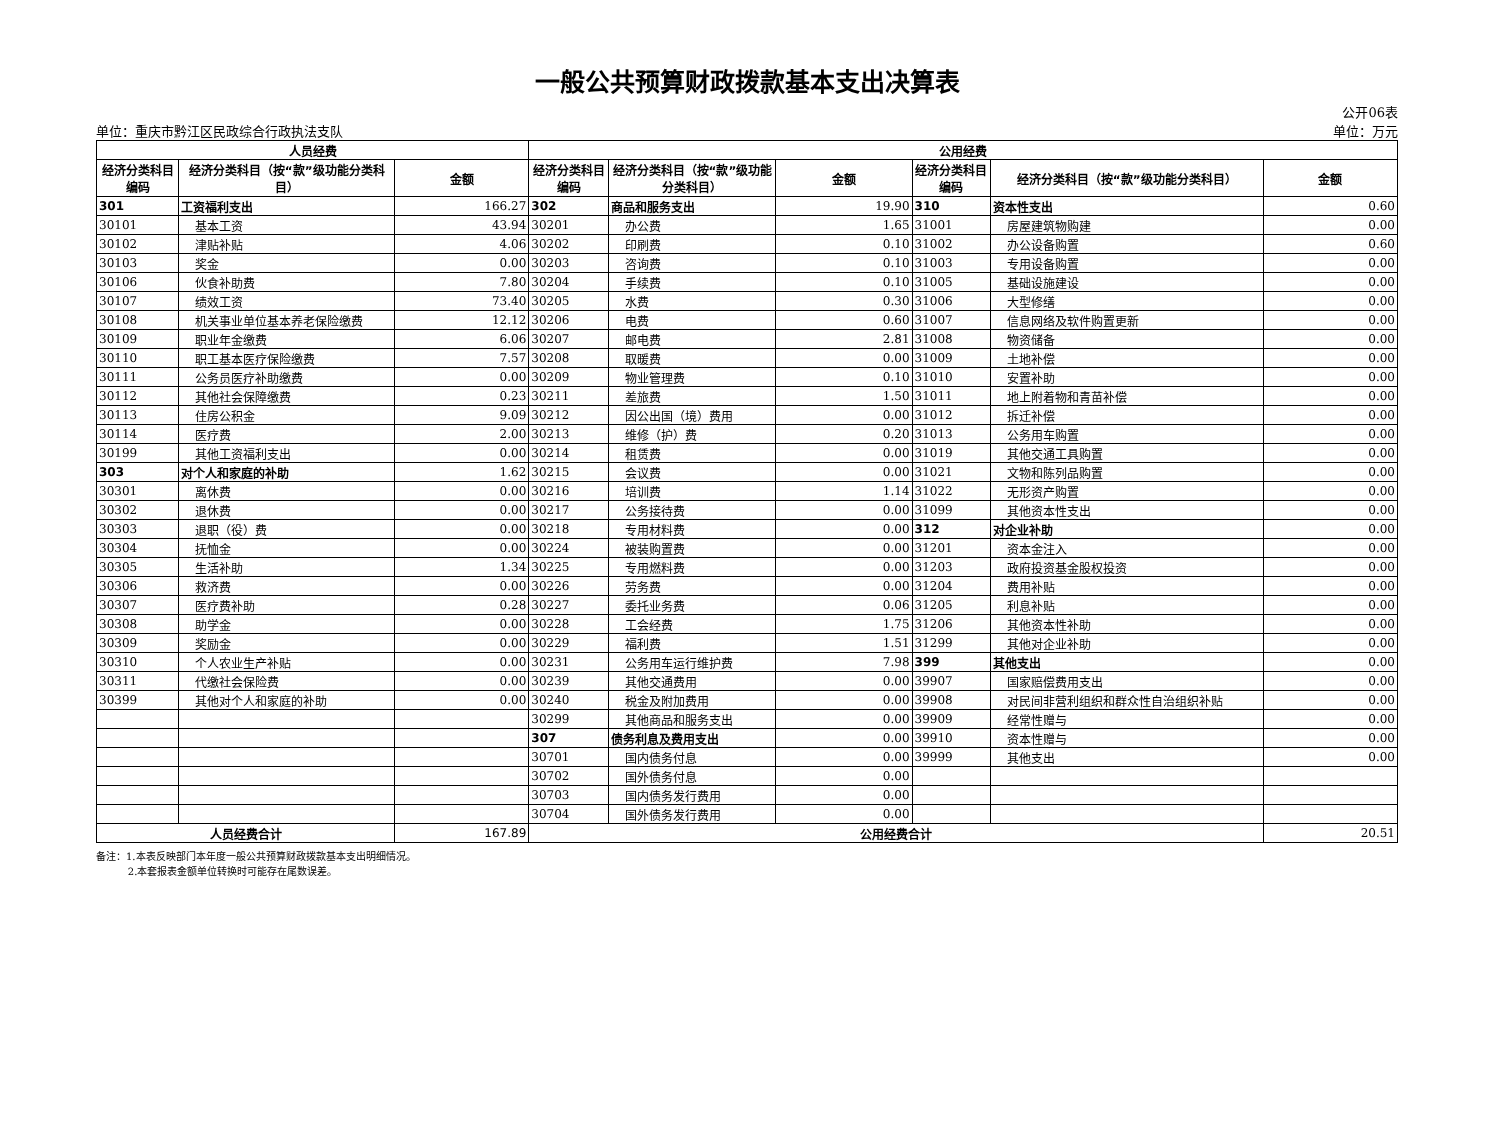一般公共预算财政拨款基本支出决算表
公开06表
单位：重庆市黔江区民政综合行政执法支队 单位：万元
| 人员经费 | | | 公用经费 | | | | | |
| --- | --- | --- | --- | --- | --- | --- | --- | --- |
| 经济分类科目编码 | 经济分类科目（按“款”级功能分类科目） | 金额 | 经济分类科目编码 | 经济分类科目（按“款”级功能分类科目） | 金额 | 经济分类科目编码 | 经济分类科目（按“款”级功能分类科目） | 金额 |
| 301 | 工资福利支出 | 166.27 | 302 | 商品和服务支出 | 19.90 | 310 | 资本性支出 | 0.60 |
| 30101 | 基本工资 | 43.94 | 30201 | 办公费 | 1.65 | 31001 | 房屋建筑物购建 | 0.00 |
| 30102 | 津贴补贴 | 4.06 | 30202 | 印刷费 | 0.10 | 31002 | 办公设备购置 | 0.60 |
| 30103 | 奖金 | 0.00 | 30203 | 咨询费 | 0.10 | 31003 | 专用设备购置 | 0.00 |
| 30106 | 伙食补助费 | 7.80 | 30204 | 手续费 | 0.10 | 31005 | 基础设施建设 | 0.00 |
| 30107 | 绩效工资 | 73.40 | 30205 | 水费 | 0.30 | 31006 | 大型修缮 | 0.00 |
| 30108 | 机关事业单位基本养老保险缴费 | 12.12 | 30206 | 电费 | 0.60 | 31007 | 信息网络及软件购置更新 | 0.00 |
| 30109 | 职业年金缴费 | 6.06 | 30207 | 邮电费 | 2.81 | 31008 | 物资储备 | 0.00 |
| 30110 | 职工基本医疗保险缴费 | 7.57 | 30208 | 取暖费 | 0.00 | 31009 | 土地补偿 | 0.00 |
| 30111 | 公务员医疗补助缴费 | 0.00 | 30209 | 物业管理费 | 0.10 | 31010 | 安置补助 | 0.00 |
| 30112 | 其他社会保障缴费 | 0.23 | 30211 | 差旅费 | 1.50 | 31011 | 地上附着物和青苗补偿 | 0.00 |
| 30113 | 住房公积金 | 9.09 | 30212 | 因公出国（境）费用 | 0.00 | 31012 | 拆迁补偿 | 0.00 |
| 30114 | 医疗费 | 2.00 | 30213 | 维修（护）费 | 0.20 | 31013 | 公务用车购置 | 0.00 |
| 30199 | 其他工资福利支出 | 0.00 | 30214 | 租赁费 | 0.00 | 31019 | 其他交通工具购置 | 0.00 |
| 303 | 对个人和家庭的补助 | 1.62 | 30215 | 会议费 | 0.00 | 31021 | 文物和陈列品购置 | 0.00 |
| 30301 | 离休费 | 0.00 | 30216 | 培训费 | 1.14 | 31022 | 无形资产购置 | 0.00 |
| 30302 | 退休费 | 0.00 | 30217 | 公务接待费 | 0.00 | 31099 | 其他资本性支出 | 0.00 |
| 30303 | 退职（役）费 | 0.00 | 30218 | 专用材料费 | 0.00 | 312 | 对企业补助 | 0.00 |
| 30304 | 抚恤金 | 0.00 | 30224 | 被装购置费 | 0.00 | 31201 | 资本金注入 | 0.00 |
| 30305 | 生活补助 | 1.34 | 30225 | 专用燃料费 | 0.00 | 31203 | 政府投资基金股权投资 | 0.00 |
| 30306 | 救济费 | 0.00 | 30226 | 劳务费 | 0.00 | 31204 | 费用补贴 | 0.00 |
| 30307 | 医疗费补助 | 0.28 | 30227 | 委托业务费 | 0.06 | 31205 | 利息补贴 | 0.00 |
| 30308 | 助学金 | 0.00 | 30228 | 工会经费 | 1.75 | 31206 | 其他资本性补助 | 0.00 |
| 30309 | 奖励金 | 0.00 | 30229 | 福利费 | 1.51 | 31299 | 其他对企业补助 | 0.00 |
| 30310 | 个人农业生产补贴 | 0.00 | 30231 | 公务用车运行维护费 | 7.98 | 399 | 其他支出 | 0.00 |
| 30311 | 代缴社会保险费 | 0.00 | 30239 | 其他交通费用 | 0.00 | 39907 | 国家赔偿费用支出 | 0.00 |
| 30399 | 其他对个人和家庭的补助 | 0.00 | 30240 | 税金及附加费用 | 0.00 | 39908 | 对民间非营利组织和群众性自治组织补贴 | 0.00 |
| | | | 30299 | 其他商品和服务支出 | 0.00 | 39909 | 经常性赠与 | 0.00 |
| | | | 307 | 债务利息及费用支出 | 0.00 | 39910 | 资本性赠与 | 0.00 |
| | | | 30701 | 国内债务付息 | 0.00 | 39999 | 其他支出 | 0.00 |
| | | | 30702 | 国外债务付息 | 0.00 | | | |
| | | | 30703 | 国内债务发行费用 | 0.00 | | | |
| | | | 30704 | 国外债务发行费用 | 0.00 | | | |
| 人员经费合计 | | 167.89 | 公用经费合计 | | | | | 20.51 |
备注：1.本表反映部门本年度一般公共预算财政拨款基本支出明细情况。
2.本套报表金额单位转换时可能存在尾数误差。